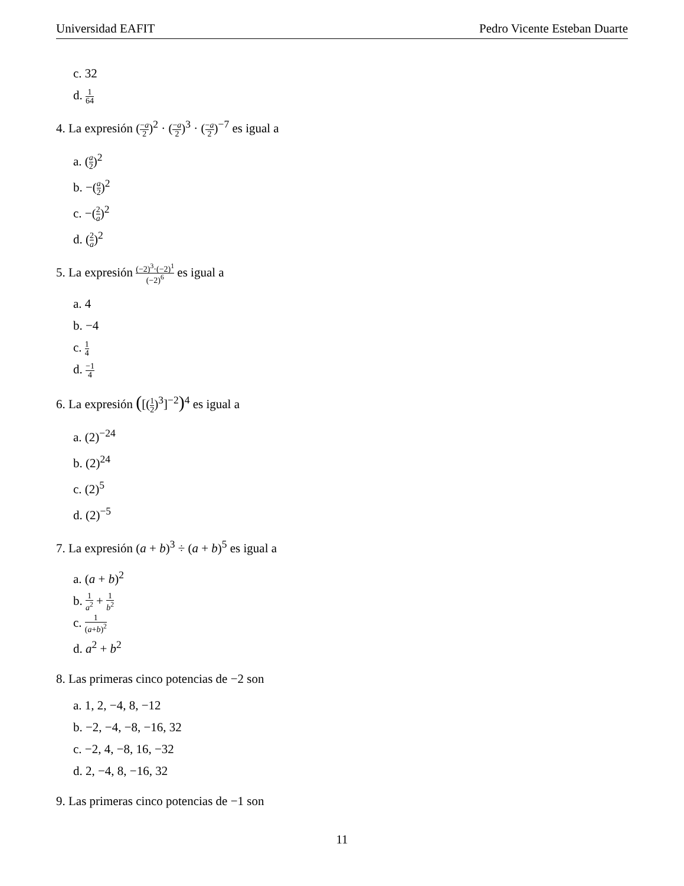Universidad EAFIT Pedro Vicente Esteban Duarte
c. 32
d. 1 64
4. La expresión (−a 2)<sup>2</sup> · (−a 2)<sup>3</sup> · (−a 2)<sup>−7</sup> es igual a
a. (a 2)<sup>2</sup>
b. −(a 2)<sup>2</sup>
c. −(2 a)<sup>2</sup>
d. (2 a)<sup>2</sup>
5. La expresión (−2)<sup>3</sup>·(−2)<sup>1</sup> (−2)<sup>6</sup> es igual a
a. 4
b. −4
c. 1 4
d. −1 4
6. La expresión ([(1 2)<sup>3</sup>]<sup>−2</sup>)<sup>4</sup> es igual a
a. (2)<sup>−24</sup>
b. (2)<sup>24</sup>
c. (2)<sup>5</sup>
d. (2)<sup>−5</sup>
7. La expresión (a + b)<sup>3</sup> ÷ (a + b)<sup>5</sup> es igual a
a. (a + b)<sup>2</sup>
b. 1 a<sup>2</sup> + 1 b<sup>2</sup>
c. 1 (a+b)<sup>2</sup>
d. a<sup>2</sup> + b<sup>2</sup>
8. Las primeras cinco potencias de −2 son
a. 1, 2, −4, 8, −12
b. −2, −4, −8, −16, 32
c. −2, 4, −8, 16, −32
d. 2, −4, 8, −16, 32
9. Las primeras cinco potencias de −1 son
11